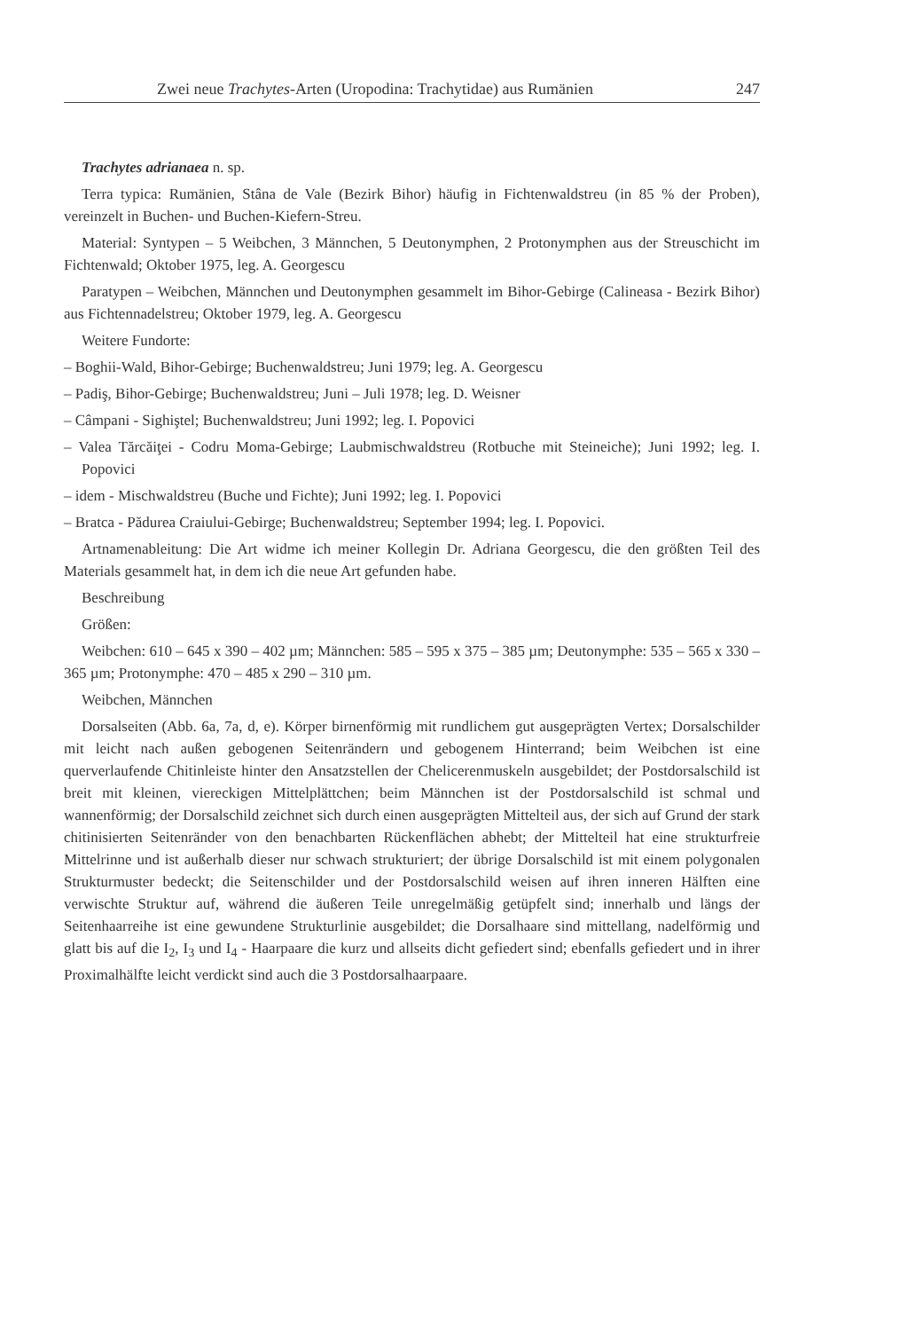Zwei neue Trachytes-Arten (Uropodina: Trachytidae) aus Rumänien 247
Trachytes adrianaea n. sp.
Terra typica: Rumänien, Stâna de Vale (Bezirk Bihor) häufig in Fichtenwaldstreu (in 85 % der Proben), vereinzelt in Buchen- und Buchen-Kiefern-Streu.
Material: Syntypen – 5 Weibchen, 3 Männchen, 5 Deutonymphen, 2 Protonymphen aus der Streuschicht im Fichtenwald; Oktober 1975, leg. A. Georgescu
Paratypen – Weibchen, Männchen und Deutonymphen gesammelt im Bihor-Gebirge (Calineasa - Bezirk Bihor) aus Fichtennadelstreu; Oktober 1979, leg. A. Georgescu
Weitere Fundorte:
– Boghii-Wald, Bihor-Gebirge; Buchenwaldstreu; Juni 1979; leg. A. Georgescu
– Padiş, Bihor-Gebirge; Buchenwaldstreu; Juni – Juli 1978; leg. D. Weisner
– Câmpani - Sighiştel; Buchenwaldstreu; Juni 1992; leg. I. Popovici
– Valea Tărcăiţei - Codru Moma-Gebirge; Laubmischwaldstreu (Rotbuche mit Steineiche); Juni 1992; leg. I. Popovici
– idem - Mischwaldstreu (Buche und Fichte); Juni 1992; leg. I. Popovici
– Bratca - Pădurea Craiului-Gebirge; Buchenwaldstreu; September 1994; leg. I. Popovici.
Artnamenableitung: Die Art widme ich meiner Kollegin Dr. Adriana Georgescu, die den größten Teil des Materials gesammelt hat, in dem ich die neue Art gefunden habe.
Beschreibung
Größen:
Weibchen: 610 – 645 x 390 – 402 µm; Männchen: 585 – 595 x 375 – 385 µm; Deutonymphe: 535 – 565 x 330 – 365 µm; Protonymphe: 470 – 485 x 290 – 310 µm.
Weibchen, Männchen
Dorsalseiten (Abb. 6a, 7a, d, e). Körper birnenförmig mit rundlichem gut ausgeprägten Vertex; Dorsalschilder mit leicht nach außen gebogenen Seitenrändern und gebogenem Hinterrand; beim Weibchen ist eine querverlaufende Chitinleiste hinter den Ansatzstellen der Chelicerenmuskeln ausgebildet; der Postdorsalschild ist breit mit kleinen, viereckigen Mittelplättchen; beim Männchen ist der Postdorsalschild ist schmal und wannenförmig; der Dorsalschild zeichnet sich durch einen ausgeprägten Mittelteil aus, der sich auf Grund der stark chitinisierten Seitenränder von den benachbarten Rückenflächen abhebt; der Mittelteil hat eine strukturfreie Mittelrinne und ist außerhalb dieser nur schwach strukturiert; der übrige Dorsalschild ist mit einem polygonalen Strukturmuster bedeckt; die Seitenschilder und der Postdorsalschild weisen auf ihren inneren Hälften eine verwischte Struktur auf, während die äußeren Teile unregelmäßig getüpfelt sind; innerhalb und längs der Seitenhaarreihe ist eine gewundene Strukturlinie ausgebildet; die Dorsalhaare sind mittellang, nadelförmig und glatt bis auf die I<sub>2</sub>, I<sub>3</sub> und I<sub>4</sub> - Haarpaare die kurz und allseits dicht gefiedert sind; ebenfalls gefiedert und in ihrer Proximalhälfte leicht verdickt sind auch die 3 Postdorsalhaarpaare.